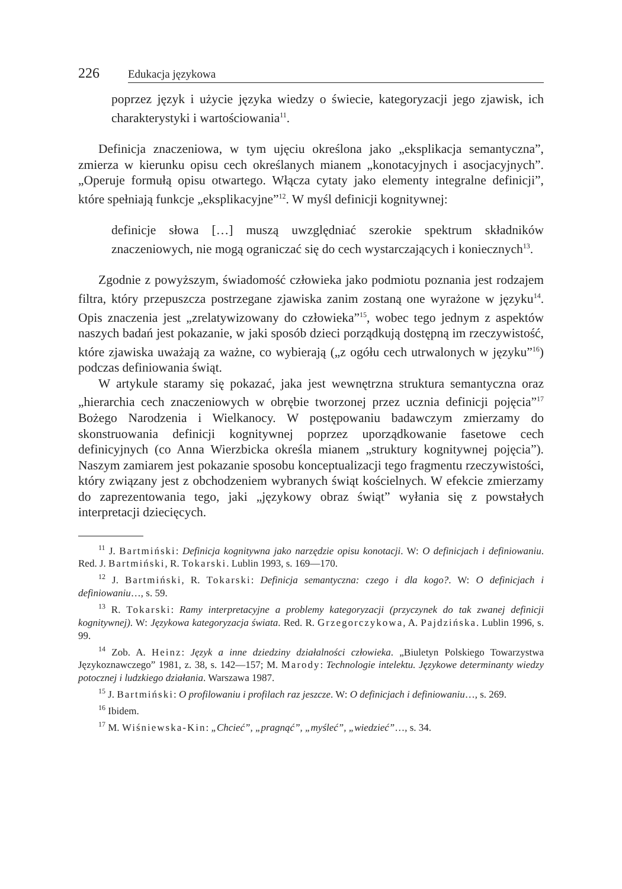226 Edukacja językowa
poprzez język i użycie języka wiedzy o świecie, kategoryzacji jego zjawisk, ich charakterystyki i wartościowania<sup>11</sup>.
Definicja znaczeniowa, w tym ujęciu określona jako „eksplikacja semantyczna”, zmierza w kierunku opisu cech określanych mianem „konotacyjnych i asocjacyjnych”. „Operuje formułą opisu otwartego. Włącza cytaty jako elementy integralne definicji”, które spełniają funkcje „eksplikacyjne”<sup>12</sup>. W myśl definicji kognitywnej:
definicje słowa […] muszą uwzględniać szerokie spektrum składników znaczeniowych, nie mogą ograniczać się do cech wystarczających i koniecznych<sup>13</sup>.
Zgodnie z powyższym, świadomość człowieka jako podmiotu poznania jest rodzajem filtra, który przepuszcza postrzegane zjawiska zanim zostaną one wyrażone w języku<sup>14</sup>. Opis znaczenia jest „zrelatywizowany do człowieka”<sup>15</sup>, wobec tego jednym z aspektów naszych badań jest pokazanie, w jaki sposób dzieci porządkują dostępną im rzeczywistość, które zjawiska uważają za ważne, co wybierają („z ogółu cech utrwalonych w języku”<sup>16</sup>) podczas definiowania świąt.
W artykule staramy się pokazać, jaka jest wewnętrzna struktura semantyczna oraz „hierarchia cech znaczeniowych w obrębie tworzonej przez ucznia definicji pojęcia”<sup>17</sup> Bożego Narodzenia i Wielkanocy. W postępowaniu badawczym zmierzamy do skonstruowania definicji kognitywnej poprzez uporządkowanie fasetowe cech definicyjnych (co Anna Wierzbicka określa mianem „struktury kognitywnej pojęcia”). Naszym zamiarem jest pokazanie sposobu konceptualizacji tego fragmentu rzeczywistości, który związany jest z obchodzeniem wybranych świąt kościelnych. W efekcie zmierzamy do zaprezentowania tego, jaki „językowy obraz świąt” wyłania się z powstałych interpretacji dziecięcych.
<sup>11</sup> J. Bartmiński: Definicja kognitywna jako narzędzie opisu konotacji. W: O definicjach i definiowaniu. Red. J. Bartmiński, R. Tokarski. Lublin 1993, s. 169—170.
<sup>12</sup> J. Bartmiński, R. Tokarski: Definicja semantyczna: czego i dla kogo?. W: O definicjach i definiowaniu…, s. 59.
<sup>13</sup> R. Tokarski: Ramy interpretacyjne a problemy kategoryzacji (przyczynek do tak zwanej definicji kognitywnej). W: Językowa kategoryzacja świata. Red. R. Grzegorczykowa, A. Pajdzińska. Lublin 1996, s. 99.
<sup>14</sup> Zob. A. Heinz: Język a inne dziedziny działalności człowieka. „Biuletyn Polskiego Towarzystwa Językoznawczego” 1981, z. 38, s. 142—157; M. Marody: Technologie intelektu. Językowe determinanty wiedzy potocznej i ludzkiego działania. Warszawa 1987.
<sup>15</sup> J. Bartmiński: O profilowaniu i profilach raz jeszcze. W: O definicjach i definiowaniu…, s. 269.
<sup>16</sup> Ibidem.
<sup>17</sup> M. Wiśniewska-Kin: „Chcieć”, „pragnąć”, „myśleć”, „wiedzieć”…, s. 34.